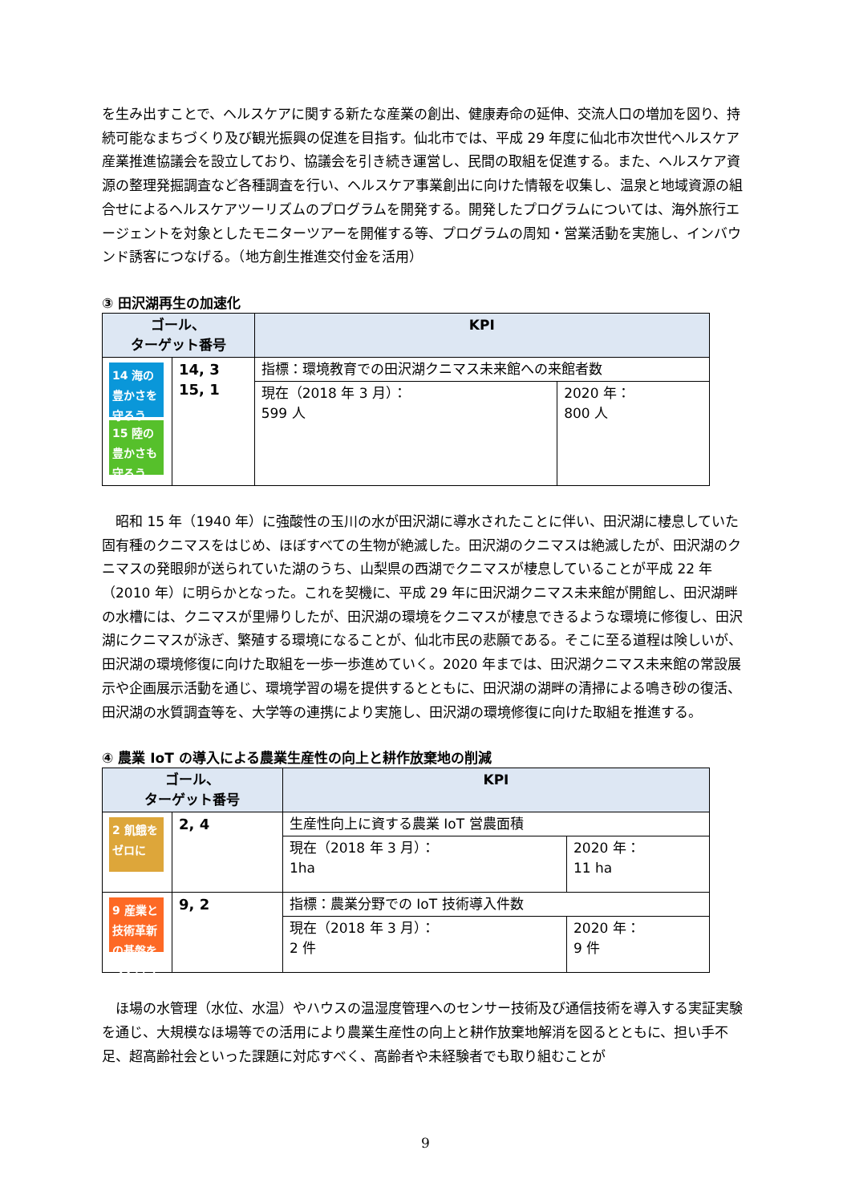を生み出すことで、ヘルスケアに関する新たな産業の創出、健康寿命の延伸、交流人口の増加を図り、持続可能なまちづくり及び観光振興の促進を目指す。仙北市では、平成 29 年度に仙北市次世代ヘルスケア産業推進協議会を設立しており、協議会を引き続き運営し、民間の取組を促進する。また、ヘルスケア資源の整理発掘調査など各種調査を行い、ヘルスケア事業創出に向けた情報を収集し、温泉と地域資源の組合せによるヘルスケアツーリズムのプログラムを開発する。開発したプログラムについては、海外旅行エージェントを対象としたモニターツアーを開催する等、プログラムの周知・営業活動を実施し、インバウンド誘客につなげる。（地方創生推進交付金を活用）
③ 田沢湖再生の加速化
| ゴール、 ターゲット番号 | | KPI | |
| --- | --- | --- | --- |
| 14 海の豊かさを守ろう 15 陸の豊かさも守ろう | 14, 3 15, 1 | 指標：環境教育での田沢湖クニマス未来館への来館者数 | |
| | | 現在（2018 年 3 月）： 599 人 | 2020 年： 800 人 |
　昭和 15 年（1940 年）に強酸性の玉川の水が田沢湖に導水されたことに伴い、田沢湖に棲息していた固有種のクニマスをはじめ、ほぼすべての生物が絶滅した。田沢湖のクニマスは絶滅したが、田沢湖のクニマスの発眼卵が送られていた湖のうち、山梨県の西湖でクニマスが棲息していることが平成 22 年（2010 年）に明らかとなった。これを契機に、平成 29 年に田沢湖クニマス未来館が開館し、田沢湖畔の水槽には、クニマスが里帰りしたが、田沢湖の環境をクニマスが棲息できるような環境に修復し、田沢湖にクニマスが泳ぎ、繁殖する環境になることが、仙北市民の悲願である。そこに至る道程は険しいが、田沢湖の環境修復に向けた取組を一歩一歩進めていく。2020 年までは、田沢湖クニマス未来館の常設展示や企画展示活動を通じ、環境学習の場を提供するとともに、田沢湖の湖畔の清掃による鳴き砂の復活、田沢湖の水質調査等を、大学等の連携により実施し、田沢湖の環境修復に向けた取組を推進する。
④ 農業 IoT の導入による農業生産性の向上と耕作放棄地の削減
| ゴール、 ターゲット番号 | | KPI | |
| --- | --- | --- | --- |
| 2 飢餓をゼロに | 2, 4 | 生産性向上に資する農業 IoT 営農面積 | |
| | | 現在（2018 年 3 月）： 1ha | 2020 年： 11 ha |
| 9 産業と技術革新の基盤をつくろう | 9, 2 | 指標：農業分野での IoT 技術導入件数 | |
| | | 現在（2018 年 3 月）： 2 件 | 2020 年： 9 件 |
　ほ場の水管理（水位、水温）やハウスの温湿度管理へのセンサー技術及び通信技術を導入する実証実験を通じ、大規模なほ場等での活用により農業生産性の向上と耕作放棄地解消を図るとともに、担い手不足、超高齢社会といった課題に対応すべく、高齢者や未経験者でも取り組むことが
9